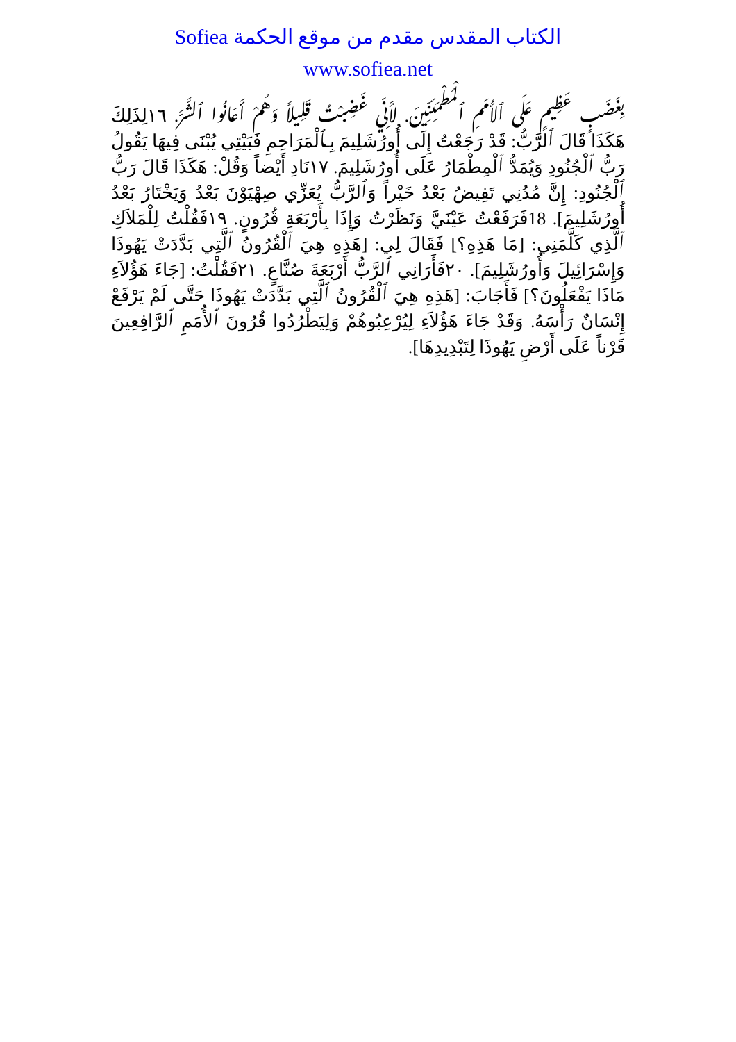الكتاب المقدس مقدم من موقع الحكمة Sofiea
www.sofiea.net
بِغَضَبٍ عَظِيمٍ عَلَى ٱلأُمَمِ ٱلْمُطْمَئِنِّينَ. لأَنِّي غَضِبْتُ قَلِيلاً وَهُمْ أَعَانُوا ٱلشَّرَّ. ١٦لِذَلِكَ هَكَذَا قَالَ ٱلرَّبُّ: قَدْ رَجَعْتُ إِلَى أُورُشَلِيمَ بِـٱلْمَرَاحِمِ فَبَيْتِي يُبْنَى فِيهَا يَقُولُ رَبُّ ٱلْجُنُودِ وَيُمَدُّ ٱلْمِطْمَارُ عَلَى أُورُشَلِيمَ. ١٧نَادِ أَيْضاً وَقُلْ: هَكَذَا قَالَ رَبُّ ٱلْجُنُودِ: إِنَّ مُدُنِي تَفِيضُ بَعْدُ خَيْراً وَٱلرَّبُّ يُعَزِّي صِهْيَوْنَ بَعْدُ وَيَخْتَارُ بَعْدُ أُورُشَلِيمَ]. 18فَرَفَعْتُ عَيْنَيَّ وَنَظَرْتُ وَإِذَا بِأَرْبَعَةِ قُرُونٍ. ١٩فَقُلْتُ لِلْمَلاَكِ ٱلَّذِي كَلَّمَنِي: [مَا هَذِهِ؟] فَقَالَ لِي: [هَذِهِ هِيَ ٱلْقُرُونُ ٱلَّتِي بَدَّدَتْ يَهُوذَا وَإِسْرَائِيلَ وَأُورُشَلِيمَ]. ٢٠فَأَرَانِي ٱلرَّبُّ أَرْبَعَةَ صُنَّاعٍ. ٢١فَقُلْتُ: [جَاءَ هَؤُلاَءِ مَاذَا يَفْعَلُونَ؟] فَأَجَابَ: [هَذِهِ هِيَ ٱلْقُرُونُ ٱلَّتِي بَدَّدَتْ يَهُوذَا حَتَّى لَمْ يَرْفَعْ إِنْسَانٌ رَأْسَهُ. وَقَدْ جَاءَ هَؤُلاَءِ لِيُرْعِبُوهُمْ وَلِيَطْرُدُوا قُرُونَ ٱلأُمَمِ ٱلرَّافِعِينَ قَرْناً عَلَى أَرْضِ يَهُوذَا لِتَبْدِيدِهَا].